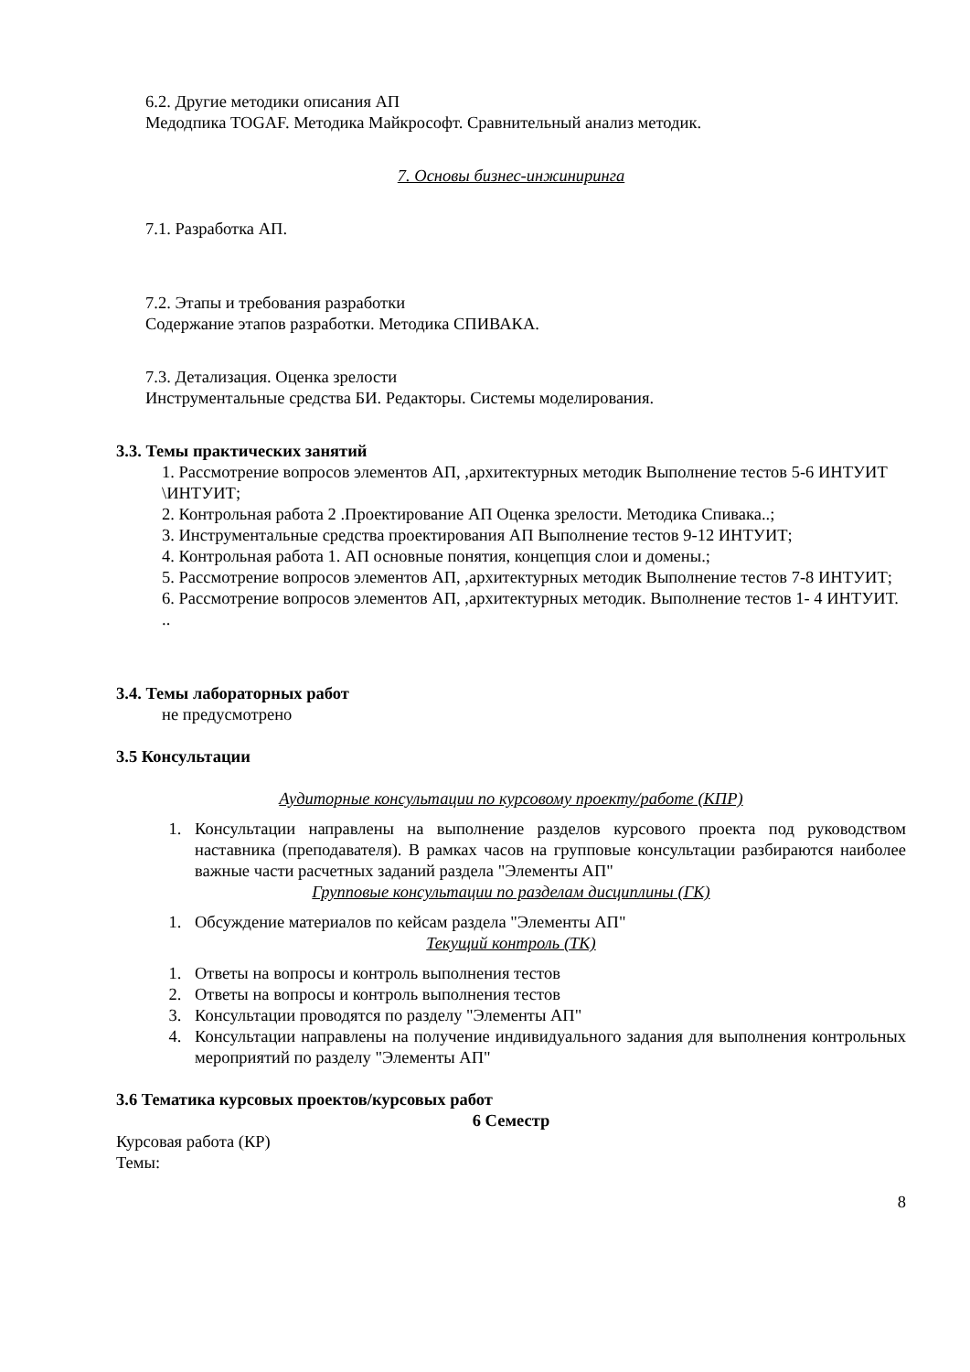6.2. Другие методики описания АП
Медодпика TOGAF. Методика Майкрософт. Сравнительный анализ методик.
7. Основы бизнес-инжиниринга
7.1. Разработка АП.
7.2. Этапы и требования разработки
Содержание этапов разработки. Методика СПИВАКА.
7.3. Детализация. Оценка зрелости
Инструментальные средства БИ. Редакторы. Системы моделирования.
3.3. Темы практических занятий
1. Рассмотрение вопросов элементов АП, ,архитектурных методик Выполнение тестов 5-6 ИНТУИТ
\ИНТУИТ;
2. Контрольная работа 2 .Проектирование АП Оценка зрелости. Методика Спивака..;
3. Инструментальные средства проектирования АП Выполнение тестов 9-12 ИНТУИТ;
4. Контрольная работа 1. АП основные понятия, концепция слои и домены.;
5. Рассмотрение вопросов элементов АП, ,архитектурных методик Выполнение тестов 7-8 ИНТУИТ;
6. Рассмотрение вопросов элементов АП, ,архитектурных методик. Выполнение тестов 1- 4 ИНТУИТ. ..
3.4. Темы лабораторных работ
не предусмотрено
3.5 Консультации
Аудиторные консультации по курсовому проекту/работе (КПР)
1. Консультации направлены на выполнение разделов курсового проекта под руководством наставника (преподавателя). В рамках часов на групповые консультации разбираются наиболее важные части расчетных заданий раздела "Элементы АП"
Групповые консультации по разделам дисциплины (ГК)
1. Обсуждение материалов по кейсам раздела "Элементы АП"
Текущий контроль (ТК)
1. Ответы на вопросы и контроль выполнения тестов
2. Ответы на вопросы и контроль выполнения тестов
3. Консультации проводятся по разделу "Элементы АП"
4. Консультации направлены на получение индивидуального задания для выполнения контрольных мероприятий по разделу "Элементы АП"
3.6 Тематика курсовых проектов/курсовых работ
6 Семестр
Курсовая работа (КР)
Темы:
8